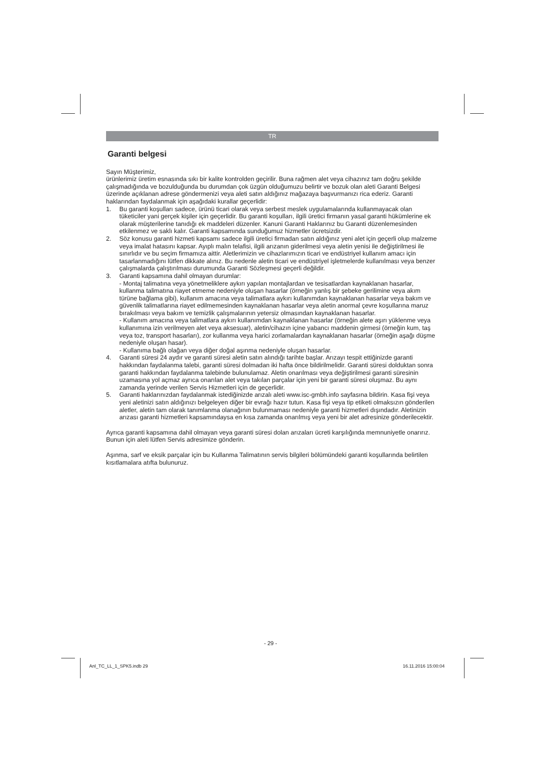TR
Garanti belgesi
Sayın Müşterimiz,
ürünlerimiz üretim esnasında sıkı bir kalite kontrolden geçirilir. Buna rağmen alet veya cihazınız tam doğru şekilde çalışmadığında ve bozulduğunda bu durumdan çok üzgün olduğumuzu belirtir ve bozuk olan aleti Garanti Belgesi üzerinde açıklanan adrese göndermenizi veya aleti satın aldığınız mağazaya başvurmanızı rica ederiz. Garanti haklarından faydalanmak için aşağıdaki kurallar geçerlidir:
1. Bu garanti koşulları sadece, ürünü ticari olarak veya serbest meslek uygulamalarında kullanmayacak olan tüketiciler yani gerçek kişiler için geçerlidir. Bu garanti koşulları, ilgili üretici firmanın yasal garanti hükümlerine ek olarak müşterilerine tanıdığı ek maddeleri düzenler. Kanuni Garanti Haklarınız bu Garanti düzenlemesinden etkilenmez ve saklı kalır. Garanti kapsamında sunduğumuz hizmetler ücretsizdir.
2. Söz konusu garanti hizmeti kapsamı sadece ilgili üretici firmadan satın aldığınız yeni alet için geçerli olup malzeme veya imalat hatasını kapsar. Ayıplı malın telafisi, ilgili arızanın giderilmesi veya aletin yenisi ile değiştirilmesi ile sınırlıdır ve bu seçim firmamıza aittir. Aletlerimizin ve cihazlarımızın ticari ve endüstriyel kullanım amacı için tasarlanmadığını lütfen dikkate alınız. Bu nedenle aletin ticari ve endüstriyel işletmelerde kullanılması veya benzer çalışmalarda çalıştırılması durumunda Garanti Sözleşmesi geçerli değildir.
3. Garanti kapsamına dahil olmayan durumlar:
- Montaj talimatına veya yönetmeliklere aykırı yapılan montajlardan ve tesisatlardan kaynaklanan hasarlar, kullanma talimatına riayet etmeme nedeniyle oluşan hasarlar (örneğin yanlış bir şebeke gerilimine veya akım türüne bağlama gibi), kullanım amacına veya talimatlara aykırı kullanımdan kaynaklanan hasarlar veya bakım ve güvenlik talimatlarına riayet edilmemesinden kaynaklanan hasarlar veya aletin anormal çevre koşullarına maruz bırakılması veya bakım ve temizlik çalışmalarının yetersiz olmasından kaynaklanan hasarlar.
- Kullanım amacına veya talimatlara aykırı kullanımdan kaynaklanan hasarlar (örneğin alete aşırı yüklenme veya kullanımına izin verilmeyen alet veya aksesuar), aletin/cihazın içine yabancı maddenin girmesi (örneğin kum, taş veya toz, transport hasarları), zor kullanma veya harici zorlamalardan kaynaklanan hasarlar (örneğin aşağı düşme nedeniyle oluşan hasar).
- Kullanıma bağlı olağan veya diğer doğal aşınma nedeniyle oluşan hasarlar.
4. Garanti süresi 24 aydır ve garanti süresi aletin satın alındığı tarihte başlar. Arızayı tespit ettiğinizde garanti hakkından faydalanma talebi, garanti süresi dolmadan iki hafta önce bildirilmelidir. Garanti süresi dolduktan sonra garanti hakkından faydalanma talebinde bulunulamaz. Aletin onarılması veya değiştirilmesi garanti süresinin uzamasına yol açmaz ayrıca onarılan alet veya takılan parçalar için yeni bir garanti süresi oluşmaz. Bu aynı zamanda yerinde verilen Servis Hizmetleri için de geçerlidir.
5. Garanti haklarınızdan faydalanmak istediğinizde arızalı aleti www.isc-gmbh.info sayfasına bildirin. Kasa fişi veya yeni aletinizi satın aldığınızı belgeleyen diğer bir evrağı hazır tutun. Kasa fişi veya tip etiketi olmaksızın gönderilen aletler, aletin tam olarak tanımlanma olanağının bulunmaması nedeniyle garanti hizmetleri dışındadır. Aletinizin arızası garanti hizmetleri kapsamındaysa en kısa zamanda onarılmış veya yeni bir alet adresinize gönderilecektir.
Ayrıca garanti kapsamına dahil olmayan veya garanti süresi dolan arızaları ücreti karşılığında memnuniyetle onarırız. Bunun için aleti lütfen Servis adresimize gönderin.
Aşınma, sarf ve eksik parçalar için bu Kullanma Talimatının servis bilgileri bölümündeki garanti koşullarında belirtilen kısıtlamalara atıfta bulunuruz.
- 29 -
Anl_TC_LL_1_SPK5.indb 29 16.11.2016 15:00:04